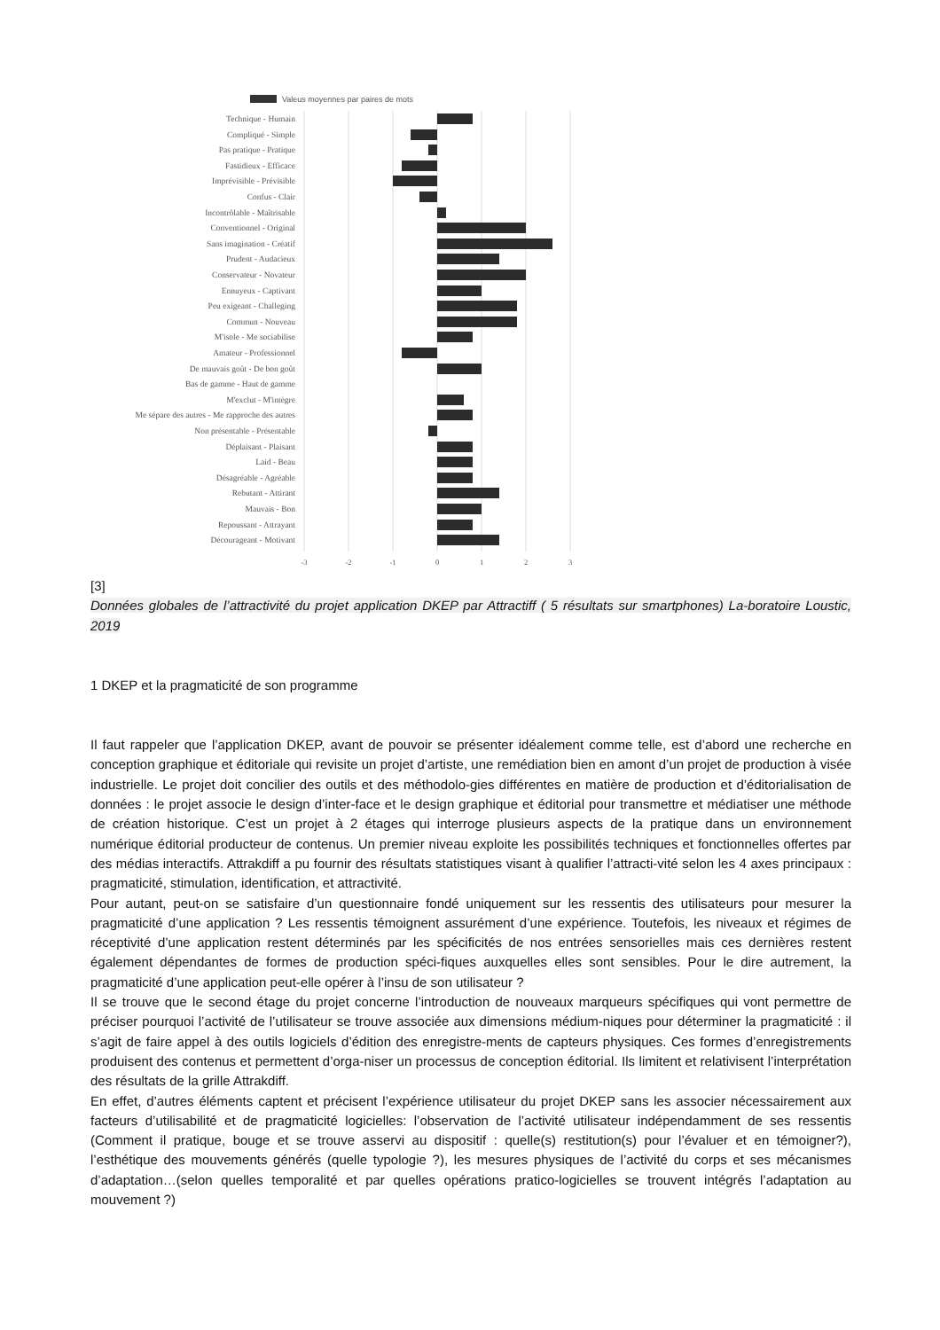Valeus moyennes par paires de mots
Technique - Humain
Compliqué - Simple
Pas pratique - Pratique
Fastidieux - Efficace
Imprévisible - Prévisible
Confus - Clair
Incontrôlable - Maîtrisable
Conventionnel - Original
Sans imagination - Créatif
Prudent - Audacieux
Conservateur - Novateur
Ennuyeux - Captivant
Peu exigeant - Challeging
Commun - Nouveau
M'isole - Me sociabilise
Amateur - Professionnel
De mauvais goût - De bon goût
Bas de gamme - Haut de gamme
M'exclut - M'intègre
Me sépare des autres - Me rapproche des autres
Non présentable - Présentable
Déplaisant - Plaisant
Laid - Beau
Désagréable - Agréable
Rebutant - Attirant
Mauvais - Bon
Repoussant - Attrayant
Décourageant - Motivant
-3
-2
-1
0
1
2
3
[3]
Données globales de l’attractivité du projet application DKEP par Attractiff ( 5 résultats sur smartphones) La-boratoire Loustic, 2019
1 DKEP et la pragmaticité de son programme
Il faut rappeler que l’application DKEP, avant de pouvoir se présenter idéalement comme telle, est d’abord une recherche en conception graphique et éditoriale qui revisite un projet d’artiste, une remédiation bien en amont d’un projet de production à visée industrielle. Le projet doit concilier des outils et des méthodolo-gies différentes en matière de production et d’éditorialisation de données : le projet associe le design d’inter-face et le design graphique et éditorial pour transmettre et médiatiser une méthode de création historique. C’est un projet à 2 étages qui interroge plusieurs aspects de la pratique dans un environnement numérique éditorial producteur de contenus. Un premier niveau exploite les possibilités techniques et fonctionnelles offertes par des médias interactifs. Attrakdiff a pu fournir des résultats statistiques visant à qualifier l’attracti-vité selon les 4 axes principaux : pragmaticité, stimulation, identification, et attractivité.
Pour autant, peut-on se satisfaire d’un questionnaire fondé uniquement sur les ressentis des utilisateurs pour mesurer la pragmaticité d’une application ? Les ressentis témoignent assurément d’une expérience. Toutefois, les niveaux et régimes de réceptivité d’une application restent déterminés par les spécificités de nos entrées sensorielles mais ces dernières restent également dépendantes de formes de production spéci-fiques auxquelles elles sont sensibles. Pour le dire autrement, la pragmaticité d’une application peut-elle opérer à l’insu de son utilisateur ?
Il se trouve que le second étage du projet concerne l’introduction de nouveaux marqueurs spécifiques qui vont permettre de préciser pourquoi l’activité de l’utilisateur se trouve associée aux dimensions médium-niques pour déterminer la pragmaticité : il s’agit de faire appel à des outils logiciels d’édition des enregistre-ments de capteurs physiques. Ces formes d’enregistrements produisent des contenus et permettent d’orga-niser un processus de conception éditorial. Ils limitent et relativisent l’interprétation des résultats de la grille Attrakdiff.
En effet, d’autres éléments captent et précisent l’expérience utilisateur du projet DKEP sans les associer nécessairement aux facteurs d’utilisabilité et de pragmaticité logicielles: l’observation de l’activité utilisateur indépendamment de ses ressentis (Comment il pratique, bouge et se trouve asservi au dispositif : quelle(s) restitution(s) pour l’évaluer et en témoigner?), l’esthétique des mouvements générés (quelle typologie ?), les mesures physiques de l’activité du corps et ses mécanismes d’adaptation…(selon quelles temporalité et par quelles opérations pratico-logicielles se trouvent intégrés l’adaptation au mouvement ?)